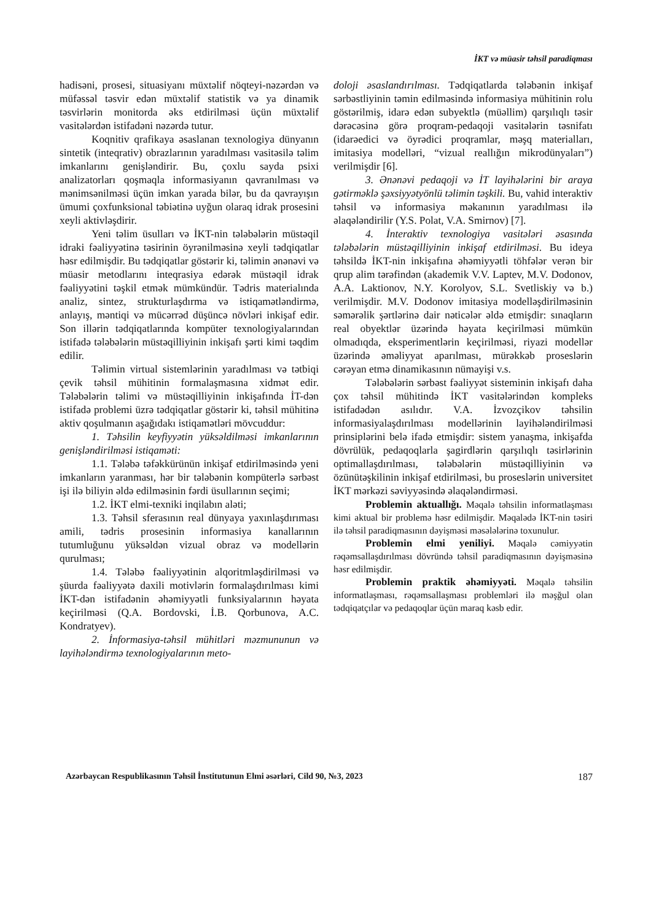İKT və müasir təhsil paradiqması
hadisəni, prosesi, situasiyanı müxtəlif nöqteyi-nəzərdən və müfəssəl təsvir edən müxtəlif statistik və ya dinamik təsvirlərin monitorda əks etdirilməsi üçün müxtəlif vasitələrdən istifadəni nəzərdə tutur.
Koqnitiv qrafikaya əsaslanan texnologiya dünyanın sintetik (inteqrativ) obrazlarının yaradılması vasitəsilə təlim imkanlarını genişləndirir. Bu, çoxlu sayda psixi analizatorları qoşmaqla informasiyanın qavranılması və mənimsənilməsi üçün imkan yarada bilər, bu da qavrayışın ümumi çoxfunksional təbiətinə uyğun olaraq idrak prosesini xeyli aktivləşdirir.
Yeni təlim üsulları və İKT-nin tələbələrin müstəqil idraki fəaliyyətinə təsirinin öyrənilməsinə xeyli tədqiqatlar həsr edilmişdir. Bu tədqiqatlar göstərir ki, təlimin ənənəvi və müasir metodlarını inteqrasiya edərək müstəqil idrak fəaliyyətini təşkil etmək mümkündür. Tədris materialında analiz, sintez, strukturlaşdırma və istiqamətləndirmə, anlayış, məntiqi və mücərrəd düşüncə növləri inkişaf edir. Son illərin tədqiqatlarında kompüter texnologiyalarından istifadə tələbələrin müstəqilliyinin inkişafı şərti kimi təqdim edilir.
Təlimin virtual sistemlərinin yaradılması və tətbiqi çevik təhsil mühitinin formalaşmasına xidmət edir. Tələbələrin təlimi və müstəqilliyinin inkişafında İT-dən istifadə problemi üzrə tədqiqatlar göstərir ki, təhsil mühitinə aktiv qoşulmanın aşağıdakı istiqamətləri mövcuddur:
1. Təhsilin keyfiyyətin yüksəldilməsi imkanlarının genişləndirilməsi istiqaməti:
1.1. Tələbə təfəkkürünün inkişaf etdirilməsində yeni imkanların yaranması, hər bir tələbənin kompüterlə sərbəst işi ilə biliyin əldə edilməsinin fərdi üsullarının seçimi;
1.2. İKT elmi-texniki inqilabın aləti;
1.3. Təhsil sferasının real dünyaya yaxınlaşdırıması amili, tədris prosesinin informasiya kanallarının tutumluğunu yüksəldən vizual obraz və modellərin qurulması;
1.4. Tələbə fəaliyyətinin alqoritmləşdirilməsi və şüurda fəaliyyətə daxili motivlərin formalaşdırılması kimi İKT-dən istifadənin əhəmiyyətli funksiyalarının həyata keçirilməsi (Q.A. Bordovski, İ.B. Qorbunova, A.C. Kondratyev).
2. İnformasiya-təhsil mühitləri məzmununun və layihələndirmə texnologiyalarının meto-
doloji əsaslandırılması. Tədqiqatlarda tələbənin inkişaf sərbəstliyinin təmin edilməsində informasiya mühitinin rolu göstərilmiş, idarə edən subyektlə (müəllim) qarşılıqlı təsir dərəcəsinə görə proqram-pedaqoji vasitələrin təsnifatı (idarəedici və öyrədici proqramlar, məşq materialları, imitasiya modelləri, “vizual reallığın mikrodünyaları”) verilmişdir [6].
3. Ənənəvi pedaqoji və İT layihələrini bir araya gətirməklə şəxsiyyətyönlü təlimin təşkili. Bu, vahid interaktiv təhsil və informasiya məkanının yaradılması ilə əlaqələndirilir (Y.S. Polat, V.A. Smirnov) [7].
4. İnteraktiv texnologiya vasitələri əsasında tələbələrin müstəqilliyinin inkişaf etdirilməsi. Bu ideya təhsildə İKT-nin inkişafına əhəmiyyətli töhfələr verən bir qrup alim tərəfindən (akademik V.V. Laptev, M.V. Dodonov, A.A. Laktionov, N.Y. Korolyov, S.L. Svetliskiy və b.) verilmişdir. M.V. Dodonov imitasiya modelləşdirilməsinin səmərəlik şərtlərinə dair nəticələr əldə etmişdir: sınaqların real obyektlər üzərində həyata keçirilməsi mümkün olmadıqda, eksperimentlərin keçirilməsi, riyazi modellər üzərində əməliyyat aparılması, mürəkkəb proseslərin cərəyan etmə dinamikasının nümayişi v.s.
Tələbələrin sərbəst fəaliyyət sisteminin inkişafı daha çox təhsil mühitində İKT vasitələrindən kompleks istifadədən asılıdır. V.A. İzvozçikov təhsilin informasiyalaşdırılması modellərinin layihələndirilməsi prinsiplərini belə ifadə etmişdir: sistem yanaşma, inkişafda dövrülük, pedaqoqlarla şagirdlərin qarşılıqlı təsirlərinin optimallaşdırılması, tələbələrin müstəqilliyinin və özünütəşkilinin inkişaf etdirilməsi, bu proseslərin universitet İKT mərkəzi səviyyəsində əlaqələndirməsi.
Problemin aktuallığı. Məqalə təhsilin informatlaşması kimi aktual bir problemə həsr edilmişdir. Məqalədə İKT-nin təsiri ilə təhsil paradiqmasının dəyişməsi məsələlərinə toxunulur.
Problemin elmi yeniliyi. Məqalə cəmiyyətin rəqəmsallaşdırılması dövründə təhsil paradiqmasının dəyişməsinə həsr edilmişdir.
Problemin praktik əhəmiyyəti. Məqalə təhsilin informatlaşması, rəqəmsallaşması problemləri ilə məşğul olan tədqiqatçılar və pedaqoqlar üçün maraq kəsb edir.
Azərbaycan Respublikasının Təhsil İnstitutunun Elmi əsərləri, Cild 90, №3, 2023 187